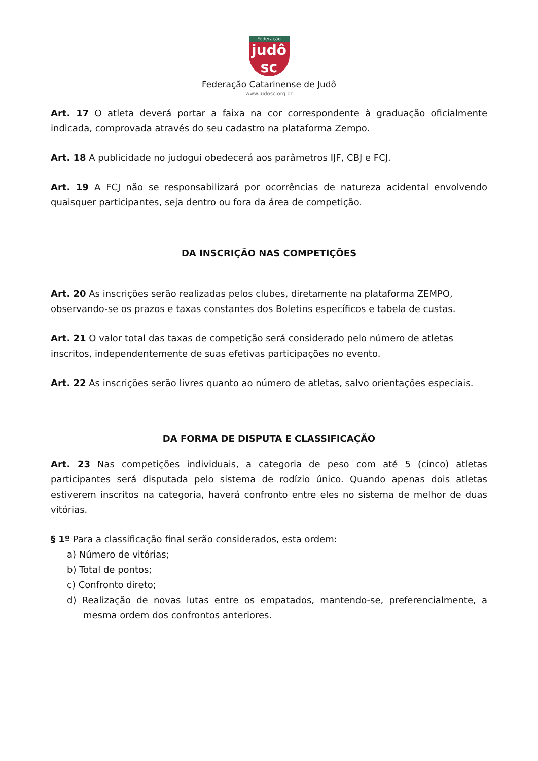Federação
judô
sc
Federação Catarinense de Judô
www.judosc.org.br
Art. 17 O atleta deverá portar a faixa na cor correspondente à graduação oficialmente indicada, comprovada através do seu cadastro na plataforma Zempo.
Art. 18 A publicidade no judogui obedecerá aos parâmetros IJF, CBJ e FCJ.
Art. 19 A FCJ não se responsabilizará por ocorrências de natureza acidental envolvendo quaisquer participantes, seja dentro ou fora da área de competição.
DA INSCRIÇÃO NAS COMPETIÇÕES
Art. 20 As inscrições serão realizadas pelos clubes, diretamente na plataforma ZEMPO, observando-se os prazos e taxas constantes dos Boletins específicos e tabela de custas.
Art. 21 O valor total das taxas de competição será considerado pelo número de atletas inscritos, independentemente de suas efetivas participações no evento.
Art. 22 As inscrições serão livres quanto ao número de atletas, salvo orientações especiais.
DA FORMA DE DISPUTA E CLASSIFICAÇÃO
Art. 23 Nas competições individuais, a categoria de peso com até 5 (cinco) atletas participantes será disputada pelo sistema de rodízio único. Quando apenas dois atletas estiverem inscritos na categoria, haverá confronto entre eles no sistema de melhor de duas vitórias.
§ 1º Para a classificação final serão considerados, esta ordem:
a) Número de vitórias;
b) Total de pontos;
c) Confronto direto;
d) Realização de novas lutas entre os empatados, mantendo-se, preferencialmente, a mesma ordem dos confrontos anteriores.